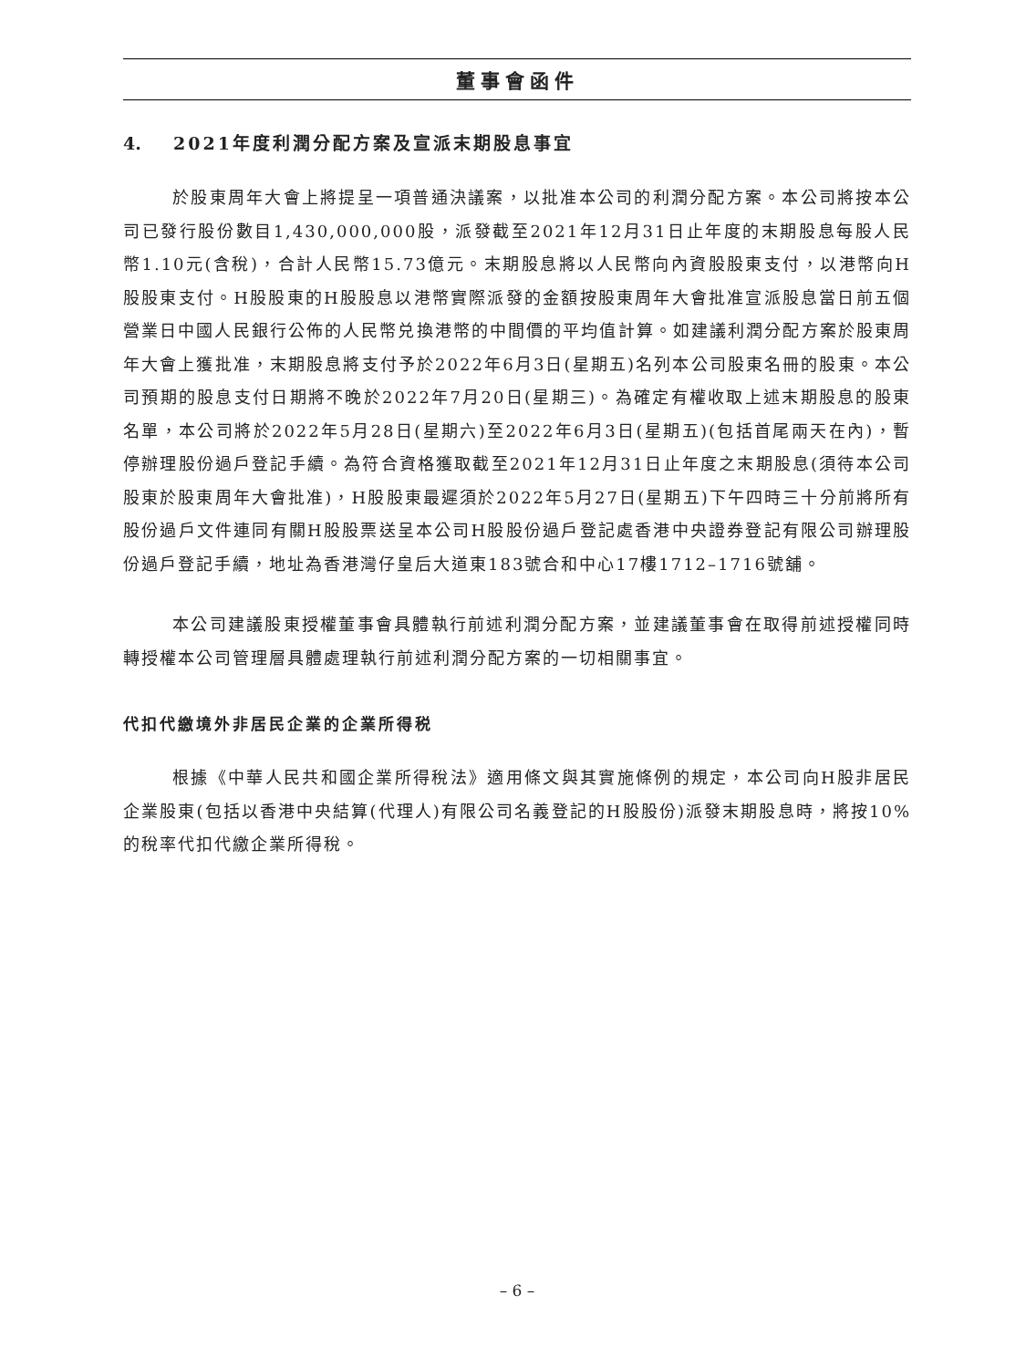董事會函件
4. 2021年度利潤分配方案及宣派末期股息事宜
於股東周年大會上將提呈一項普通決議案，以批准本公司的利潤分配方案。本公司將按本公司已發行股份數目1,430,000,000股，派發截至2021年12月31日止年度的末期股息每股人民幣1.10元(含稅)，合計人民幣15.73億元。末期股息將以人民幣向內資股股東支付，以港幣向H股股東支付。H股股東的H股股息以港幣實際派發的金額按股東周年大會批准宣派股息當日前五個營業日中國人民銀行公佈的人民幣兑換港幣的中間價的平均值計算。如建議利潤分配方案於股東周年大會上獲批准，末期股息將支付予於2022年6月3日(星期五)名列本公司股東名冊的股東。本公司預期的股息支付日期將不晚於2022年7月20日(星期三)。為確定有權收取上述末期股息的股東名單，本公司將於2022年5月28日(星期六)至2022年6月3日(星期五)(包括首尾兩天在內)，暫停辦理股份過戶登記手續。為符合資格獲取截至2021年12月31日止年度之末期股息(須待本公司股東於股東周年大會批准)，H股股東最遲須於2022年5月27日(星期五)下午四時三十分前將所有股份過戶文件連同有關H股股票送呈本公司H股股份過戶登記處香港中央證券登記有限公司辦理股份過戶登記手續，地址為香港灣仔皇后大道東183號合和中心17樓1712–1716號舖。
本公司建議股東授權董事會具體執行前述利潤分配方案，並建議董事會在取得前述授權同時轉授權本公司管理層具體處理執行前述利潤分配方案的一切相關事宜。
代扣代繳境外非居民企業的企業所得税
根據《中華人民共和國企業所得稅法》適用條文與其實施條例的規定，本公司向H股非居民企業股東(包括以香港中央結算(代理人)有限公司名義登記的H股股份)派發末期股息時，將按10%的稅率代扣代繳企業所得稅。
– 6 –